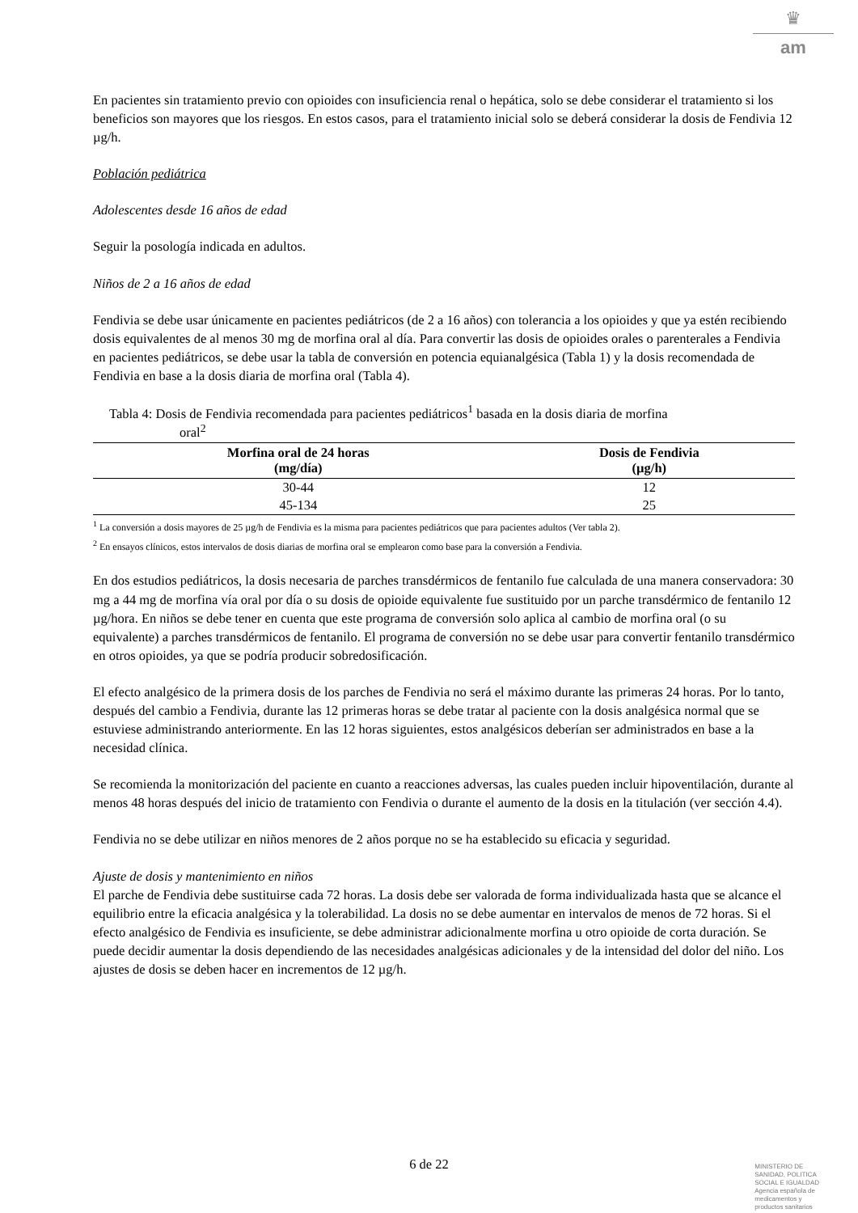♛
am
En pacientes sin tratamiento previo con opioides con insuficiencia renal o hepática, solo se debe considerar el tratamiento si los beneficios son mayores que los riesgos. En estos casos, para el tratamiento inicial solo se deberá considerar la dosis de Fendivia 12 µg/h.
Población pediátrica
Adolescentes desde 16 años de edad
Seguir la posología indicada en adultos.
Niños de 2 a 16 años de edad
Fendivia se debe usar únicamente en pacientes pediátricos (de 2 a 16 años) con tolerancia a los opioides y que ya estén recibiendo dosis equivalentes de al menos 30 mg de morfina oral al día. Para convertir las dosis de opioides orales o parenterales a Fendivia en pacientes pediátricos, se debe usar la tabla de conversión en potencia equianalgésica (Tabla 1) y la dosis recomendada de Fendivia en base a la dosis diaria de morfina oral (Tabla 4).
Tabla 4: Dosis de Fendivia recomendada para pacientes pediátricos<sup>1</sup> basada en la dosis diaria de morfina
oral<sup>2</sup>
| Morfina oral de 24 horas (mg/día) | Dosis de Fendivia (µg/h) |
| --- | --- |
| 30-44 | 12 |
| 45-134 | 25 |
<sup>1</sup> La conversión a dosis mayores de 25 µg/h de Fendivia es la misma para pacientes pediátricos que para pacientes adultos (Ver tabla 2).
<sup>2</sup> En ensayos clínicos, estos intervalos de dosis diarias de morfina oral se emplearon como base para la conversión a Fendivia.
En dos estudios pediátricos, la dosis necesaria de parches transdérmicos de fentanilo fue calculada de una manera conservadora: 30 mg a 44 mg de morfina vía oral por día o su dosis de opioide equivalente fue sustituido por un parche transdérmico de fentanilo 12 µg/hora. En niños se debe tener en cuenta que este programa de conversión solo aplica al cambio de morfina oral (o su equivalente) a parches transdérmicos de fentanilo. El programa de conversión no se debe usar para convertir fentanilo transdérmico en otros opioides, ya que se podría producir sobredosificación.
El efecto analgésico de la primera dosis de los parches de Fendivia no será el máximo durante las primeras 24 horas. Por lo tanto, después del cambio a Fendivia, durante las 12 primeras horas se debe tratar al paciente con la dosis analgésica normal que se estuviese administrando anteriormente. En las 12 horas siguientes, estos analgésicos deberían ser administrados en base a la necesidad clínica.
Se recomienda la monitorización del paciente en cuanto a reacciones adversas, las cuales pueden incluir hipoventilación, durante al menos 48 horas después del inicio de tratamiento con Fendivia o durante el aumento de la dosis en la titulación (ver sección 4.4).
Fendivia no se debe utilizar en niños menores de 2 años porque no se ha establecido su eficacia y seguridad.
Ajuste de dosis y mantenimiento en niños
El parche de Fendivia debe sustituirse cada 72 horas. La dosis debe ser valorada de forma individualizada hasta que se alcance el equilibrio entre la eficacia analgésica y la tolerabilidad. La dosis no se debe aumentar en intervalos de menos de 72 horas. Si el efecto analgésico de Fendivia es insuficiente, se debe administrar adicionalmente morfina u otro opioide de corta duración. Se puede decidir aumentar la dosis dependiendo de las necesidades analgésicas adicionales y de la intensidad del dolor del niño. Los ajustes de dosis se deben hacer en incrementos de 12 µg/h.
6 de 22
MINISTERIO DE
SANIDAD, POLITICA
SOCIAL E IGUALDAD
Agencia española de
medicamentos y
productos sanitarios